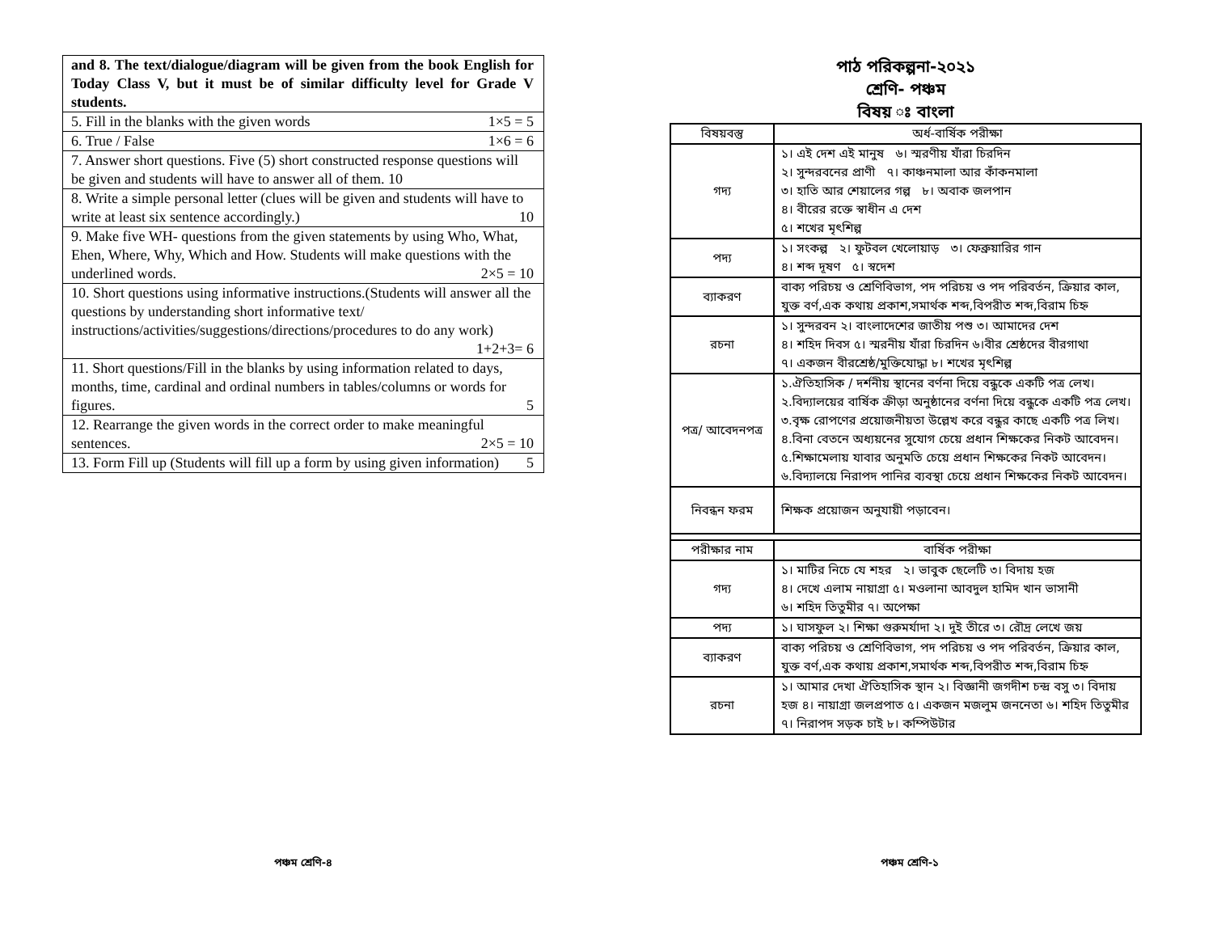| and 8. The text/dialogue/diagram will be given from the book English for Today Class V, but it must be of similar difficulty level for Grade V students. |
| 5. Fill in the blanks with the given words 1×5 = 5 |
| 6. True / False 1×6 = 6 |
| 7. Answer short questions. Five (5) short constructed response questions will be given and students will have to answer all of them. 10 |
| 8. Write a simple personal letter (clues will be given and students will have to write at least six sentence accordingly.) 10 |
| 9. Make five WH- questions from the given statements by using Who, What, Ehen, Where, Why, Which and How. Students will make questions with the underlined words. 2×5 = 10 |
| 10. Short questions using informative instructions.(Students will answer all the questions by understanding short informative text/ instructions/activities/suggestions/directions/procedures to do any work) 1+2+3= 6 |
| 11. Short questions/Fill in the blanks by using information related to days, months, time, cardinal and ordinal numbers in tables/columns or words for figures. 5 |
| 12. Rearrange the given words in the correct order to make meaningful sentences. 2×5 = 10 |
| 13. Form Fill up (Students will fill up a form by using given information) 5 |
পাঠ পরিকল্পনা-২০২১
শ্রেণি- পঞ্চম
বিষয় ঃ বাংলা
| বিষয়বস্তু | অর্ধ-বার্ষিক পরীক্ষা |
| গদ্য | ১। এই দেশ এই মানুষ ৬। স্মরণীয় যাঁরা চিরদিন ২। সুন্দরবনের প্রাণী ৭। কাঞ্চনমালা আর কাঁকনমালা ৩। হাতি আর শেয়ালের গল্প ৮। অবাক জলপান ৪। বীরের রক্তে স্বাধীন এ দেশ ৫। শখের মৃৎশিল্প |
| পদ্য | ১। সংকল্প ২। ফুটবল খেলোয়াড় ৩। ফেব্রুয়ারির গান ৪। শব্দ দূষণ ৫। স্বদেশ |
| ব্যাকরণ | বাক্য পরিচয় ও শ্রেণিবিভাগ, পদ পরিচয় ও পদ পরিবর্তন, ক্রিয়ার কাল, যুক্ত বর্ণ,এক কথায় প্রকাশ,সমার্থক শব্দ,বিপরীত শব্দ,বিরাম চিহ্ন |
| রচনা | ১। সুন্দরবন ২। বাংলাদেশের জাতীয় পশু ৩। আমাদের দেশ ৪। শহিদ দিবস ৫। স্মরনীয় যাঁরা চিরদিন ৬।বীর শ্রেষ্ঠদের বীরগাথা ৭। একজন বীরশ্রেষ্ঠ/মুক্তিযোদ্ধা ৮। শখের মৃৎশিল্প |
| পত্র/ আবেদনপত্র | ১.ঐতিহাসিক / দর্শনীয় স্থানের বর্ণনা দিয়ে বন্ধুকে একটি পত্র লেখ। ২.বিদ্যালয়ের বার্ষিক ক্রীড়া অনুষ্ঠানের বর্ণনা দিয়ে বন্ধুকে একটি পত্র লেখ। ৩.বৃক্ষ রোপণের প্রয়োজনীয়তা উল্লেখ করে বন্ধুর কাছে একটি পত্র লিখ। ৪.বিনা বেতনে অধ্যয়নের সুযোগ চেয়ে প্রধান শিক্ষকের নিকট আবেদন। ৫.শিক্ষামেলায় যাবার অনুমতি চেয়ে প্রধান শিক্ষকের নিকট আবেদন। ৬.বিদ্যালয়ে নিরাপদ পানির ব্যবস্থা চেয়ে প্রধান শিক্ষকের নিকট আবেদন। |
| নিবন্ধন ফরম | শিক্ষক প্রয়োজন অনুযায়ী পড়াবেন। |
| পরীক্ষার নাম | বার্ষিক পরীক্ষা |
| গদ্য | ১। মাটির নিচে যে শহর ২। ভাবুক ছেলেটি ৩। বিদায় হজ ৪। দেখে এলাম নায়াগ্রা ৫। মওলানা আবদুল হামিদ খান ভাসানী ৬। শহিদ তিতুমীর ৭। অপেক্ষা |
| পদ্য | ১। ঘাসফুল ২। শিক্ষা গুরুমর্যাদা ২। দুই তীরে ৩। রৌদ্র লেখে জয় |
| ব্যাকরণ | বাক্য পরিচয় ও শ্রেণিবিভাগ, পদ পরিচয় ও পদ পরিবর্তন, ক্রিয়ার কাল, যুক্ত বর্ণ,এক কথায় প্রকাশ,সমার্থক শব্দ,বিপরীত শব্দ,বিরাম চিহ্ন |
| রচনা | ১। আমার দেখা ঐতিহাসিক স্থান ২। বিজ্ঞানী জগদীশ চন্দ্র বসু ৩। বিদায় হজ ৪। নায়াগ্রা জলপ্রপাত ৫। একজন মজলুম জননেতা ৬। শহিদ তিতুমীর ৭। নিরাপদ সড়ক চাই ৮। কম্পিউটার |
পঞ্চম শ্রেণি-৪ পঞ্চম শ্রেণি-১